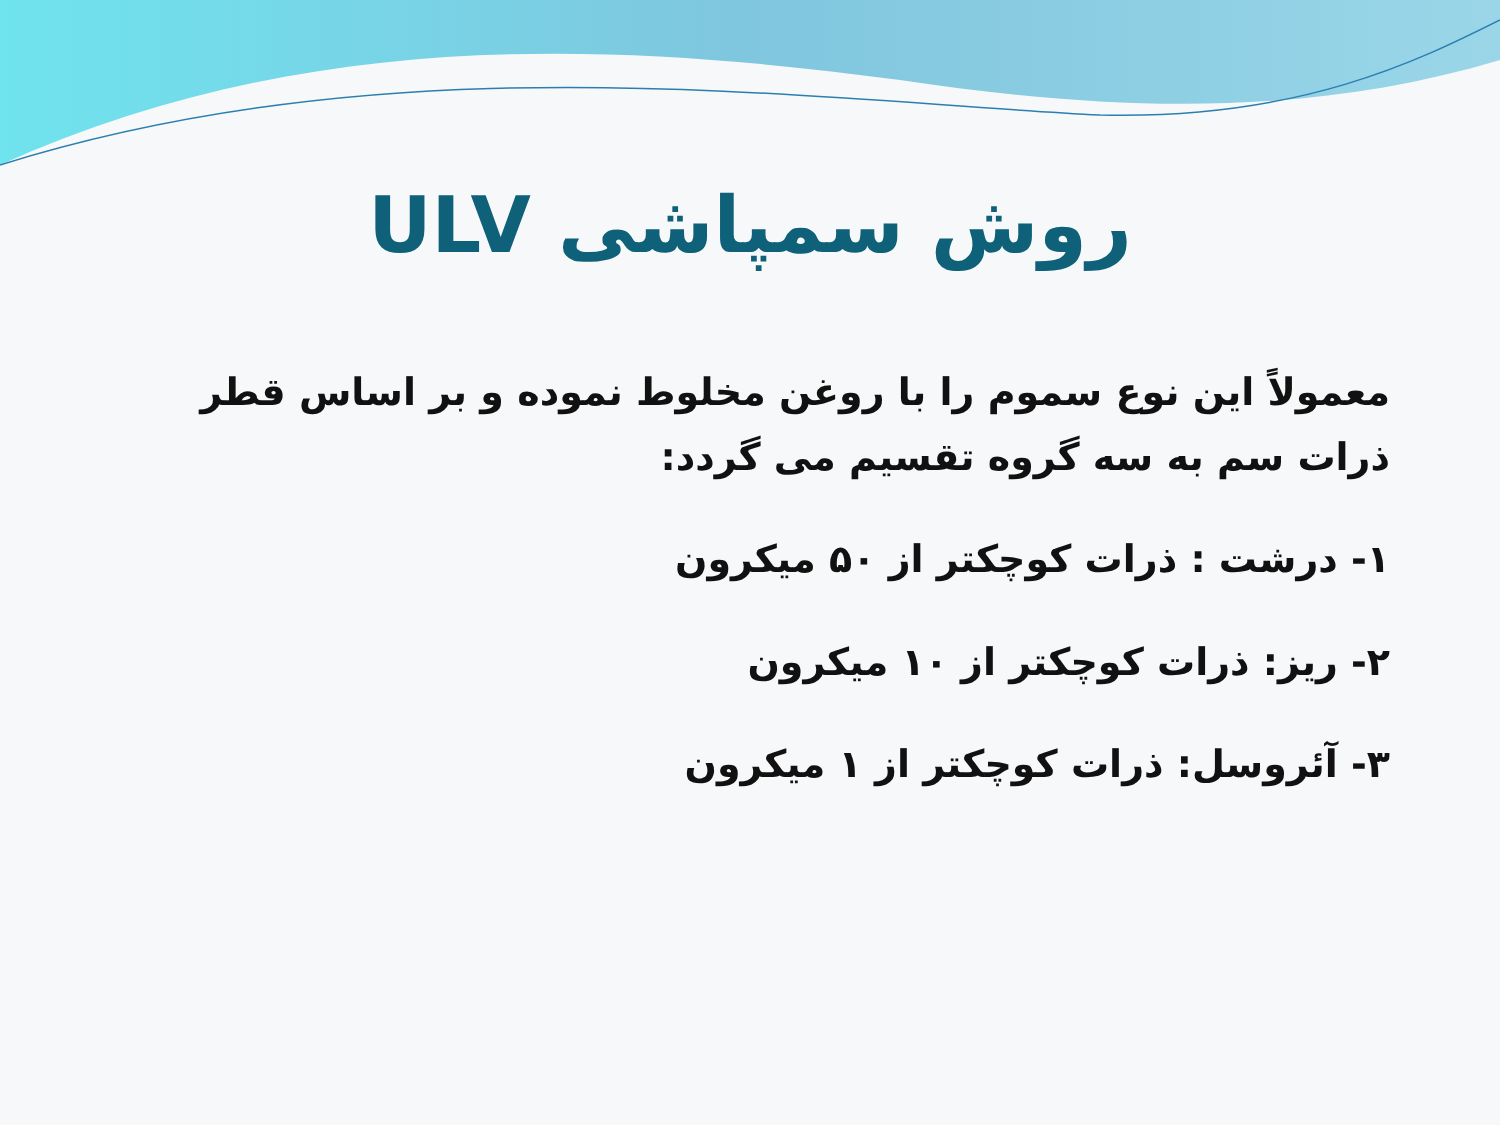روش سمپاشی ULV
معمولاً این نوع سموم را با روغن مخلوط نموده و بر اساس قطر ذرات سم به سه گروه تقسیم می گردد:
۱- درشت : ذرات کوچکتر از ۵۰ میکرون
۲- ریز: ذرات کوچکتر از ۱۰ میکرون
۳- آئروسل: ذرات کوچکتر از ۱ میکرون